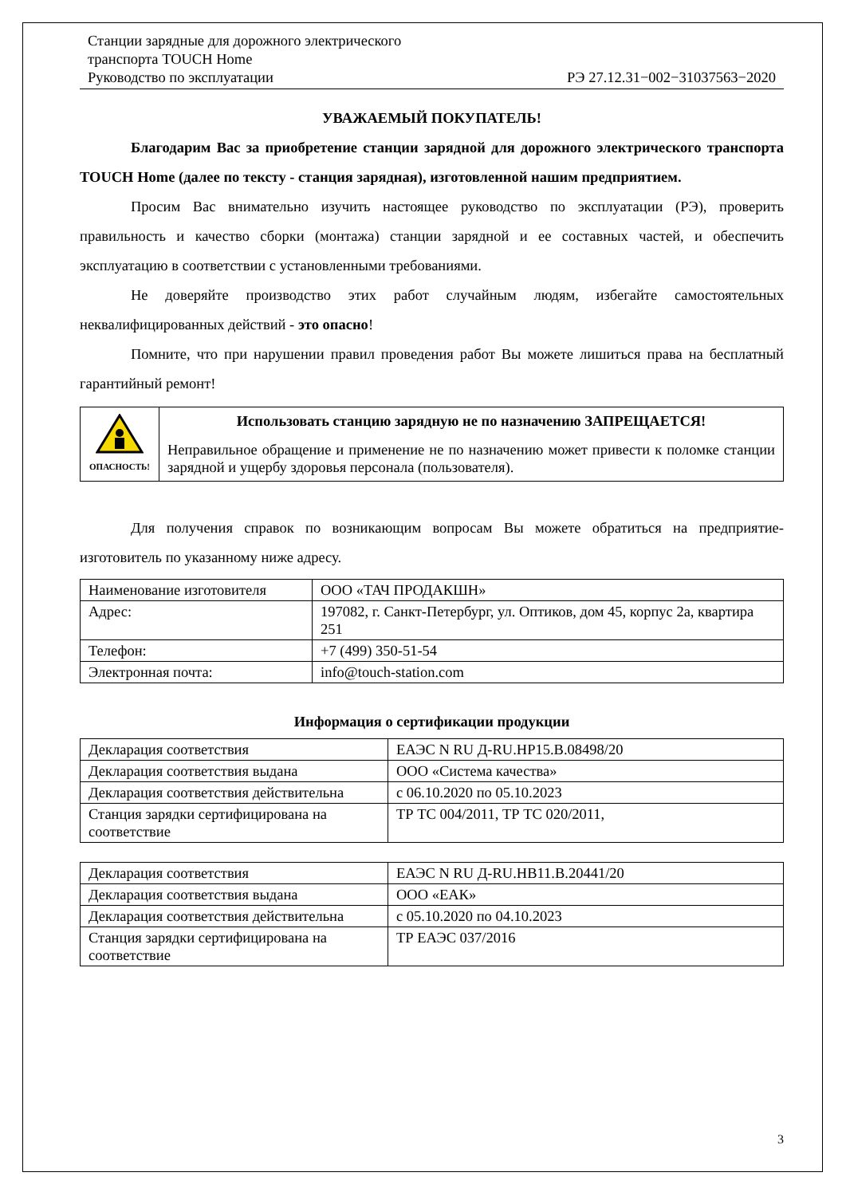Станции зарядные для дорожного электрического
транспорта TOUCH Home
Руководство по эксплуатации РЭ 27.12.31−002−31037563−2020
УВАЖАЕМЫЙ ПОКУПАТЕЛЬ!
Благодарим Вас за приобретение станции зарядной для дорожного электрического транспорта TOUCH Home (далее по тексту - станция зарядная), изготовленной нашим предприятием.
Просим Вас внимательно изучить настоящее руководство по эксплуатации (РЭ), проверить правильность и качество сборки (монтажа) станции зарядной и ее составных частей, и обеспечить эксплуатацию в соответствии с установленными требованиями.
Не доверяйте производство этих работ случайным людям, избегайте самостоятельных неквалифицированных действий - это опасно!
Помните, что при нарушении правил проведения работ Вы можете лишиться права на бесплатный гарантийный ремонт!
| ОПАСНОСТЬ! | Использовать станцию зарядную не по назначению ЗАПРЕЩАЕТСЯ! Неправильное обращение и применение не по назначению может привести к поломке станции зарядной и ущербу здоровья персонала (пользователя). |
Для получения справок по возникающим вопросам Вы можете обратиться на предприятие-изготовитель по указанному ниже адресу.
| Наименование изготовителя | ООО «ТАЧ ПРОДАКШН» |
| Адрес: | 197082, г. Санкт-Петербург, ул. Оптиков, дом 45, корпус 2а, квартира 251 |
| Телефон: | +7 (499) 350-51-54 |
| Электронная почта: | info@touch-station.com |
Информация о сертификации продукции
| Декларация соответствия | ЕАЭС N RU Д-RU.НР15.В.08498/20 |
| Декларация соответствия выдана | ООО «Система качества» |
| Декларация соответствия действительна | с 06.10.2020 по 05.10.2023 |
| Станция зарядки сертифицирована на соответствие | ТР ТС 004/2011, ТР ТС 020/2011, |
| Декларация соответствия | ЕАЭС N RU Д-RU.НВ11.В.20441/20 |
| Декларация соответствия выдана | ООО «ЕАК» |
| Декларация соответствия действительна | с 05.10.2020 по 04.10.2023 |
| Станция зарядки сертифицирована на соответствие | ТР ЕАЭС 037/2016 |
3